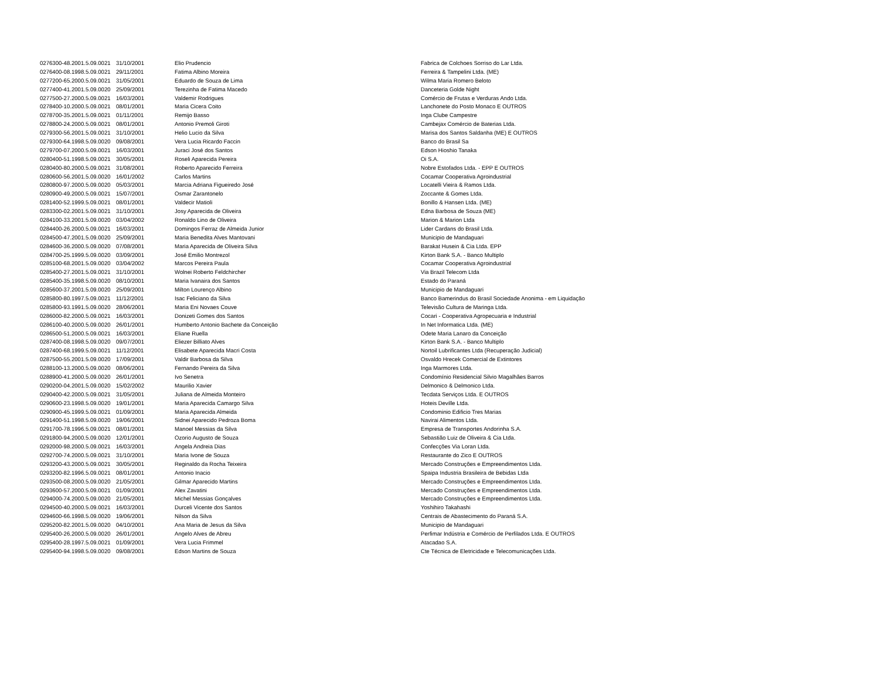| 0276300-48.2001.5.09.0021 | 31/10/2001 | Elio Prudencio | Fabrica de Colchoes Sorriso do Lar Ltda. |
| 0276400-08.1998.5.09.0021 | 29/11/2001 | Fatima Albino Moreira | Ferreira & Tampelini Ltda. (ME) |
| 0277200-65.2000.5.09.0021 | 31/05/2001 | Eduardo de Souza de Lima | Wilma Maria Romero Beloto |
| 0277400-41.2001.5.09.0020 | 25/09/2001 | Terezinha de Fatima Macedo | Danceteria Golde Night |
| 0277500-27.2000.5.09.0021 | 16/03/2001 | Valdemir Rodrigues | Comércio de Frutas e Verduras Ando Ltda. |
| 0278400-10.2000.5.09.0021 | 08/01/2001 | Maria Cicera Coito | Lanchonete do Posto Monaco E OUTROS |
| 0278700-35.2001.5.09.0021 | 01/11/2001 | Remijo Basso | Inga Clube Campestre |
| 0278800-24.2000.5.09.0021 | 08/01/2001 | Antonio Premoli Giroti | Cambejax Comércio de Baterias Ltda. |
| 0279300-56.2001.5.09.0021 | 31/10/2001 | Helio Lucio da Silva | Marisa dos Santos Saldanha (ME) E OUTROS |
| 0279300-64.1998.5.09.0020 | 09/08/2001 | Vera Lucia Ricardo Faccin | Banco do Brasil Sa |
| 0279700-07.2000.5.09.0021 | 16/03/2001 | Juraci José dos Santos | Edson Hioshio Tanaka |
| 0280400-51.1998.5.09.0021 | 30/05/2001 | Roseli Aparecida Pereira | Oi S.A. |
| 0280400-80.2000.5.09.0021 | 31/08/2001 | Roberto Aparecido Ferreira | Nobre Estofados Ltda. - EPP E OUTROS |
| 0280600-56.2001.5.09.0020 | 16/01/2002 | Carlos Martins | Cocamar Cooperativa Agroindustrial |
| 0280800-97.2000.5.09.0020 | 05/03/2001 | Marcia Adriana Figueiredo José | Locatelli Vieira & Ramos Ltda. |
| 0280900-49.2000.5.09.0021 | 15/07/2001 | Osmar Zarantonelo | Zoccante & Gomes Ltda. |
| 0281400-52.1999.5.09.0021 | 08/01/2001 | Valdecir Matioli | Bonillo & Hansen Ltda. (ME) |
| 0283300-02.2001.5.09.0021 | 31/10/2001 | Josy Aparecida de Oliveira | Edna Barbosa de Souza (ME) |
| 0284100-33.2001.5.09.0020 | 03/04/2002 | Ronaldo Lino de Oliveira | Marion & Marion Ltda |
| 0284400-26.2000.5.09.0021 | 16/03/2001 | Domingos Ferraz de Almeida Junior | Lider Cardans do Brasil Ltda. |
| 0284500-47.2001.5.09.0020 | 25/09/2001 | Maria Benedita Alves Mantovani | Municipio de Mandaguari |
| 0284600-36.2000.5.09.0020 | 07/08/2001 | Maria Aparecida de Oliveira Silva | Barakat Husein & Cia Ltda. EPP |
| 0284700-25.1999.5.09.0020 | 03/09/2001 | José Emilio Montrezol | Kirton Bank S.A. - Banco Multiplo |
| 0285100-68.2001.5.09.0020 | 03/04/2002 | Marcos Pereira Paula | Cocamar Cooperativa Agroindustrial |
| 0285400-27.2001.5.09.0021 | 31/10/2001 | Wolnei Roberto Feldchircher | Via Brazil Telecom Ltda |
| 0285400-35.1998.5.09.0020 | 08/10/2001 | Maria Ivanaira dos Santos | Estado do Paraná |
| 0285600-37.2001.5.09.0020 | 25/09/2001 | Milton Lourenço Albino | Municipio de Mandaguari |
| 0285800-80.1997.5.09.0021 | 11/12/2001 | Isac Feliciano da Silva | Banco Bamerindus do Brasil Sociedade Anonima - em Liquidação |
| 0285800-93.1991.5.09.0020 | 28/06/2001 | Maria Eni Novaes Couve | Televisão Cultura de Maringa Ltda. |
| 0286000-82.2000.5.09.0021 | 16/03/2001 | Donizeti Gomes dos Santos | Cocari - Cooperativa Agropecuaria e Industrial |
| 0286100-40.2000.5.09.0020 | 26/01/2001 | Humberto Antonio Bachete da Conceição | In Net Informatica Ltda. (ME) |
| 0286500-51.2000.5.09.0021 | 16/03/2001 | Eliane Ruella | Odete Maria Lanaro da Conceição |
| 0287400-08.1998.5.09.0020 | 09/07/2001 | Eliezer Billiato Alves | Kirton Bank S.A. - Banco Multiplo |
| 0287400-68.1999.5.09.0021 | 11/12/2001 | Elisabete Aparecida Macri Costa | Nortoil Lubrificantes Ltda (Recuperação Judicial) |
| 0287500-55.2001.5.09.0020 | 17/09/2001 | Valdir Barbosa da Silva | Osvaldo Hrecek Comercial de Extintores |
| 0288100-13.2000.5.09.0020 | 08/06/2001 | Fernando Pereira da Silva | Inga Marmores Ltda. |
| 0288900-41.2000.5.09.0020 | 26/01/2001 | Ivo Senetra | Condomínio Residencial Silvio Magalhães Barros |
| 0290200-04.2001.5.09.0020 | 15/02/2002 | Maurilio Xavier | Delmonico & Delmonico Ltda. |
| 0290400-42.2000.5.09.0021 | 31/05/2001 | Juliana de Almeida Monteiro | Tecdata Serviços Ltda. E OUTROS |
| 0290600-23.1998.5.09.0020 | 19/01/2001 | Maria Aparecida Camargo Silva | Hoteis Deville Ltda. |
| 0290900-45.1999.5.09.0021 | 01/09/2001 | Maria Aparecida Almeida | Condominio Edificio Tres Marias |
| 0291400-51.1998.5.09.0020 | 19/06/2001 | Sidnei Aparecido Pedroza Boma | Navirai Alimentos Ltda. |
| 0291700-78.1996.5.09.0021 | 08/01/2001 | Manoel Messias da Silva | Empresa de Transportes Andorinha S.A. |
| 0291800-94.2000.5.09.0020 | 12/01/2001 | Ozorio Augusto de Souza | Sebastião Luiz de Oliveira & Cia Ltda. |
| 0292000-98.2000.5.09.0021 | 16/03/2001 | Angela Andreia Dias | Confecções Via Loran Ltda. |
| 0292700-74.2000.5.09.0021 | 31/10/2001 | Maria Ivone de Souza | Restaurante do Zico E OUTROS |
| 0293200-43.2000.5.09.0021 | 30/05/2001 | Reginaldo da Rocha Teixeira | Mercado Construções e Empreendimentos Ltda. |
| 0293200-82.1996.5.09.0021 | 08/01/2001 | Antonio Inacio | Spaipa Industria Brasileira de Bebidas Ltda |
| 0293500-08.2000.5.09.0020 | 21/05/2001 | Gilmar Aparecido Martins | Mercado Construções e Empreendimentos Ltda. |
| 0293600-57.2000.5.09.0021 | 01/09/2001 | Alex Zavatini | Mercado Construções e Empreendimentos Ltda. |
| 0294000-74.2000.5.09.0020 | 21/05/2001 | Michel Messias Gonçalves | Mercado Construções e Empreendimentos Ltda. |
| 0294500-40.2000.5.09.0021 | 16/03/2001 | Durceli Vicente dos Santos | Yoshihiro Takahashi |
| 0294600-66.1998.5.09.0020 | 19/06/2001 | Nilson da Silva | Centrais de Abastecimento do Paraná S.A. |
| 0295200-82.2001.5.09.0020 | 04/10/2001 | Ana Maria de Jesus da Silva | Municipio de Mandaguari |
| 0295400-26.2000.5.09.0020 | 26/01/2001 | Angelo Alves de Abreu | Perfimar Indústria e Comércio de Perfilados Ltda. E OUTROS |
| 0295400-28.1997.5.09.0021 | 01/09/2001 | Vera Lucia Frimmel | Atacadao S.A. |
| 0295400-94.1998.5.09.0020 | 09/08/2001 | Edson Martins de Souza | Cte Técnica de Eletricidade e Telecomunicações Ltda. |